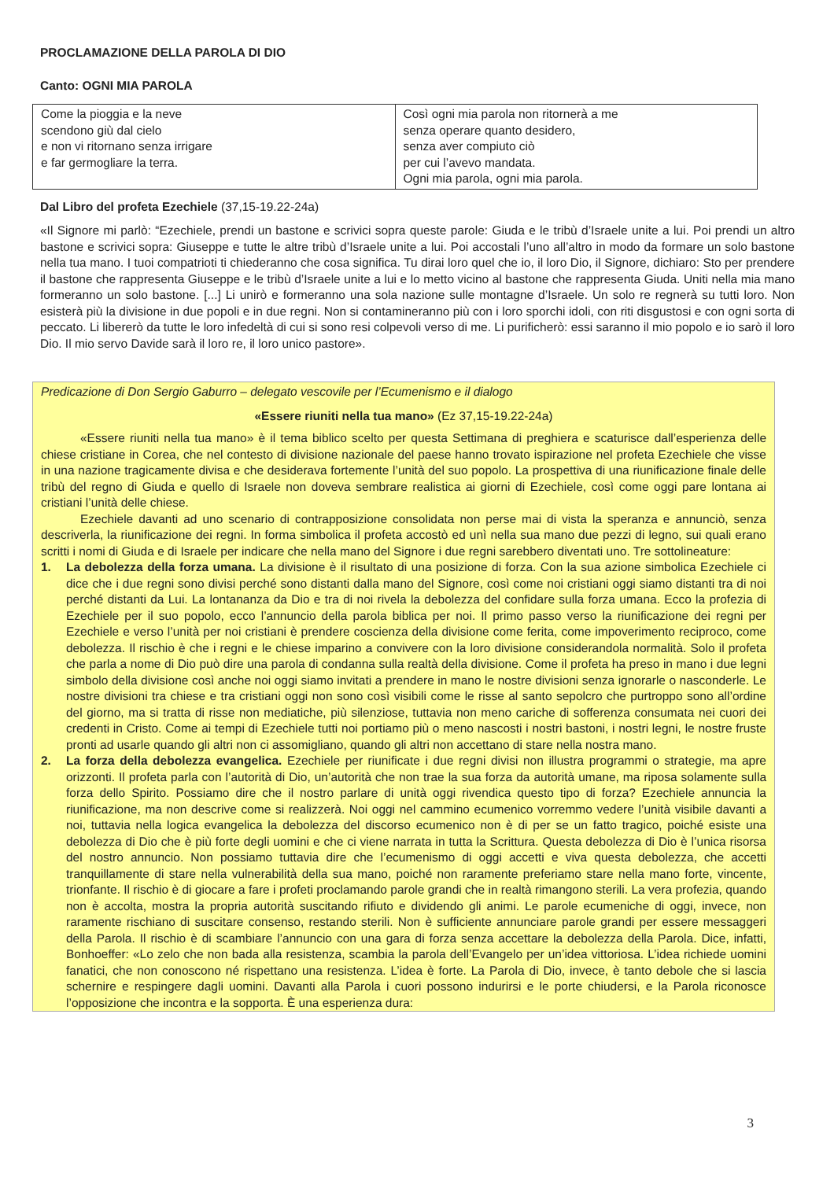PROCLAMAZIONE DELLA PAROLA DI DIO
Canto: OGNI MIA PAROLA
| Come la pioggia e la neve scendono giù dal cielo e non vi ritornano senza irrigare e far germogliare la terra. | Così ogni mia parola non ritornerà a me senza operare quanto desidero, senza aver compiuto ciò per cui l’avevo mandata. Ogni mia parola, ogni mia parola. |
Dal Libro del profeta Ezechiele (37,15-19.22-24a)
«Il Signore mi parlò: “Ezechiele, prendi un bastone e scrivici sopra queste parole: Giuda e le tribù d’Israele unite a lui. Poi prendi un altro bastone e scrivici sopra: Giuseppe e tutte le altre tribù d’Israele unite a lui. Poi accostali l’uno all’altro in modo da formare un solo bastone nella tua mano. I tuoi compatrioti ti chiederanno che cosa significa. Tu dirai loro quel che io, il loro Dio, il Signore, dichiaro: Sto per prendere il bastone che rappresenta Giuseppe e le tribù d’Israele unite a lui e lo metto vicino al bastone che rappresenta Giuda. Uniti nella mia mano formeranno un solo bastone. [...] Li unirò e formeranno una sola nazione sulle montagne d’Israele. Un solo re regnerà su tutti loro. Non esisterà più la divisione in due popoli e in due regni. Non si contamineranno più con i loro sporchi idoli, con riti disgustosi e con ogni sorta di peccato. Li libererò da tutte le loro infedeltà di cui si sono resi colpevoli verso di me. Li purificherò: essi saranno il mio popolo e io sarò il loro Dio. Il mio servo Davide sarà il loro re, il loro unico pastore».
Predicazione di Don Sergio Gaburro – delegato vescovile per l’Ecumenismo e il dialogo
«Essere riuniti nella tua mano» (Ez 37,15-19.22-24a)
«Essere riuniti nella tua mano» è il tema biblico scelto per questa Settimana di preghiera e scaturisce dall’esperienza delle chiese cristiane in Corea, che nel contesto di divisione nazionale del paese hanno trovato ispirazione nel profeta Ezechiele che visse in una nazione tragicamente divisa e che desiderava fortemente l’unità del suo popolo. La prospettiva di una riunificazione finale delle tribù del regno di Giuda e quello di Israele non doveva sembrare realistica ai giorni di Ezechiele, così come oggi pare lontana ai cristiani l’unità delle chiese.
Ezechiele davanti ad uno scenario di contrapposizione consolidata non perse mai di vista la speranza e annunciò, senza descriverla, la riunificazione dei regni. In forma simbolica il profeta accostò ed unì nella sua mano due pezzi di legno, sui quali erano scritti i nomi di Giuda e di Israele per indicare che nella mano del Signore i due regni sarebbero diventati uno. Tre sottolineature:
1. La debolezza della forza umana. La divisione è il risultato di una posizione di forza. Con la sua azione simbolica Ezechiele ci dice che i due regni sono divisi perché sono distanti dalla mano del Signore, così come noi cristiani oggi siamo distanti tra di noi perché distanti da Lui. La lontananza da Dio e tra di noi rivela la debolezza del confidare sulla forza umana. Ecco la profezia di Ezechiele per il suo popolo, ecco l’annuncio della parola biblica per noi. Il primo passo verso la riunificazione dei regni per Ezechiele e verso l’unità per noi cristiani è prendere coscienza della divisione come ferita, come impoverimento reciproco, come debolezza. Il rischio è che i regni e le chiese imparino a convivere con la loro divisione considerandola normalità. Solo il profeta che parla a nome di Dio può dire una parola di condanna sulla realtà della divisione. Come il profeta ha preso in mano i due legni simbolo della divisione così anche noi oggi siamo invitati a prendere in mano le nostre divisioni senza ignorarle o nasconderle. Le nostre divisioni tra chiese e tra cristiani oggi non sono così visibili come le risse al santo sepolcro che purtroppo sono all’ordine del giorno, ma si tratta di risse non mediatiche, più silenziose, tuttavia non meno cariche di sofferenza consumata nei cuori dei credenti in Cristo. Come ai tempi di Ezechiele tutti noi portiamo più o meno nascosti i nostri bastoni, i nostri legni, le nostre fruste pronti ad usarle quando gli altri non ci assomigliano, quando gli altri non accettano di stare nella nostra mano.
2. La forza della debolezza evangelica. Ezechiele per riunificate i due regni divisi non illustra programmi o strategie, ma apre orizzonti. Il profeta parla con l’autorità di Dio, un’autorità che non trae la sua forza da autorità umane, ma riposa solamente sulla forza dello Spirito. Possiamo dire che il nostro parlare di unità oggi rivendica questo tipo di forza? Ezechiele annuncia la riunificazione, ma non descrive come si realizzerà. Noi oggi nel cammino ecumenico vorremmo vedere l’unità visibile davanti a noi, tuttavia nella logica evangelica la debolezza del discorso ecumenico non è di per se un fatto tragico, poiché esiste una debolezza di Dio che è più forte degli uomini e che ci viene narrata in tutta la Scrittura. Questa debolezza di Dio è l’unica risorsa del nostro annuncio. Non possiamo tuttavia dire che l’ecumenismo di oggi accetti e viva questa debolezza, che accetti tranquillamente di stare nella vulnerabilità della sua mano, poiché non raramente preferiamo stare nella mano forte, vincente, trionfante. Il rischio è di giocare a fare i profeti proclamando parole grandi che in realtà rimangono sterili. La vera profezia, quando non è accolta, mostra la propria autorità suscitando rifiuto e dividendo gli animi. Le parole ecumeniche di oggi, invece, non raramente rischiano di suscitare consenso, restando sterili. Non è sufficiente annunciare parole grandi per essere messaggeri della Parola. Il rischio è di scambiare l’annuncio con una gara di forza senza accettare la debolezza della Parola. Dice, infatti, Bonhoeffer: «Lo zelo che non bada alla resistenza, scambia la parola dell’Evangelo per un’idea vittoriosa. L’idea richiede uomini fanatici, che non conoscono né rispettano una resistenza. L’idea è forte. La Parola di Dio, invece, è tanto debole che si lascia schernire e respingere dagli uomini. Davanti alla Parola i cuori possono indurirsi e le porte chiudersi, e la Parola riconosce l’opposizione che incontra e la sopporta. È una esperienza dura:
3